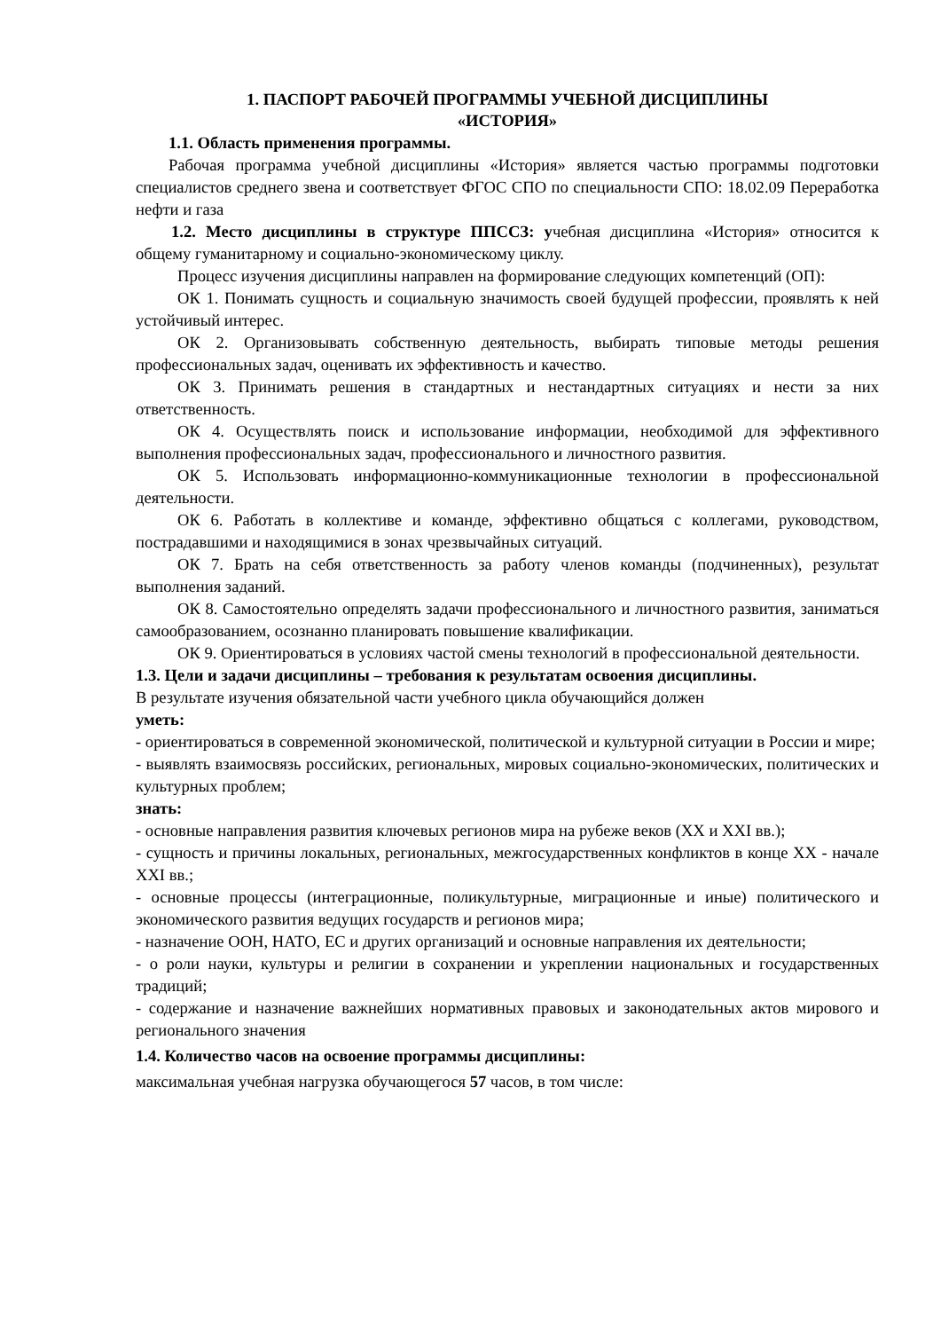1. ПАСПОРТ РАБОЧЕЙ ПРОГРАММЫ УЧЕБНОЙ ДИСЦИПЛИНЫ
«ИСТОРИЯ»
1.1. Область применения программы.
Рабочая программа учебной дисциплины «История» является частью программы подготовки специалистов среднего звена и соответствует ФГОС СПО по специальности СПО: 18.02.09 Переработка нефти и газа
1.2. Место дисциплины в структуре ППССЗ: учебная дисциплина «История» относится к общему гуманитарному и социально-экономическому циклу.
Процесс изучения дисциплины направлен на формирование следующих компетенций (ОП):
ОК 1. Понимать сущность и социальную значимость своей будущей профессии, проявлять к ней устойчивый интерес.
ОК 2. Организовывать собственную деятельность, выбирать типовые методы решения профессиональных задач, оценивать их эффективность и качество.
ОК 3. Принимать решения в стандартных и нестандартных ситуациях и нести за них ответственность.
ОК 4. Осуществлять поиск и использование информации, необходимой для эффективного выполнения профессиональных задач, профессионального и личностного развития.
ОК 5. Использовать информационно-коммуникационные технологии в профессиональной деятельности.
ОК 6. Работать в коллективе и команде, эффективно общаться с коллегами, руководством, пострадавшими и находящимися в зонах чрезвычайных ситуаций.
ОК 7. Брать на себя ответственность за работу членов команды (подчиненных), результат выполнения заданий.
ОК 8. Самостоятельно определять задачи профессионального и личностного развития, заниматься самообразованием, осознанно планировать повышение квалификации.
ОК 9. Ориентироваться в условиях частой смены технологий в профессиональной деятельности.
1.3. Цели и задачи дисциплины – требования к результатам освоения дисциплины.
В результате изучения обязательной части учебного цикла обучающийся должен
уметь:
- ориентироваться в современной экономической, политической и культурной ситуации в России и мире;
- выявлять взаимосвязь российских, региональных, мировых социально-экономических, политических и культурных проблем;
знать:
- основные направления развития ключевых регионов мира на рубеже веков (XX и XXI вв.);
- сущность и причины локальных, региональных, межгосударственных конфликтов в конце XX - начале XXI вв.;
- основные процессы (интеграционные, поликультурные, миграционные и иные) политического и экономического развития ведущих государств и регионов мира;
- назначение ООН, НАТО, ЕС и других организаций и основные направления их деятельности;
- о роли науки, культуры и религии в сохранении и укреплении национальных и государственных традиций;
- содержание и назначение важнейших нормативных правовых и законодательных актов мирового и регионального значения
1.4. Количество часов на освоение программы дисциплины:
максимальная учебная нагрузка обучающегося 57 часов, в том числе: